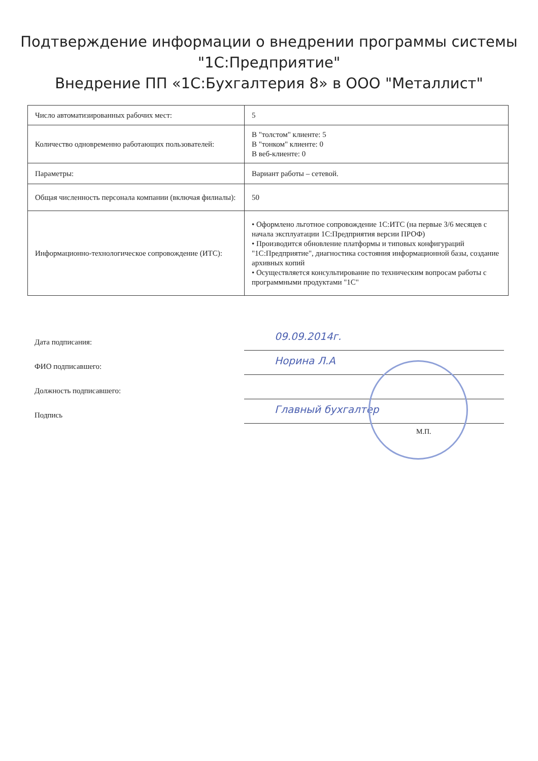Подтверждение информации о внедрении программы системы
"1С:Предприятие"
Внедрение ПП «1С:Бухгалтерия 8» в ООО "Металлист"
| Число автоматизированных рабочих мест: | 5 |
| Количество одновременно работающих пользователей: | В "толстом" клиенте: 5 В "тонком" клиенте: 0 В веб-клиенте: 0 |
| Параметры: | Вариант работы – сетевой. |
| Общая численность персонала компании (включая филиалы): | 50 |
| Информационно-технологическое сопровождение (ИТС): | • Оформлено льготное сопровождение 1С:ИТС (на первые 3/6 месяцев с начала эксплуатации 1С:Предприятия версии ПРОФ) • Производится обновление платформы и типовых конфигураций "1С:Предприятие", диагностика состояния информационной базы, создание архивных копий • Осуществляется консультирование по техническим вопросам работы с программными продуктами "1С" |
Дата подписания:
09.09.2014г.
ФИО подписавшего:
Норина Л.А
Должность подписавшего:
Подпись
Главный бухгалтер
М.П.